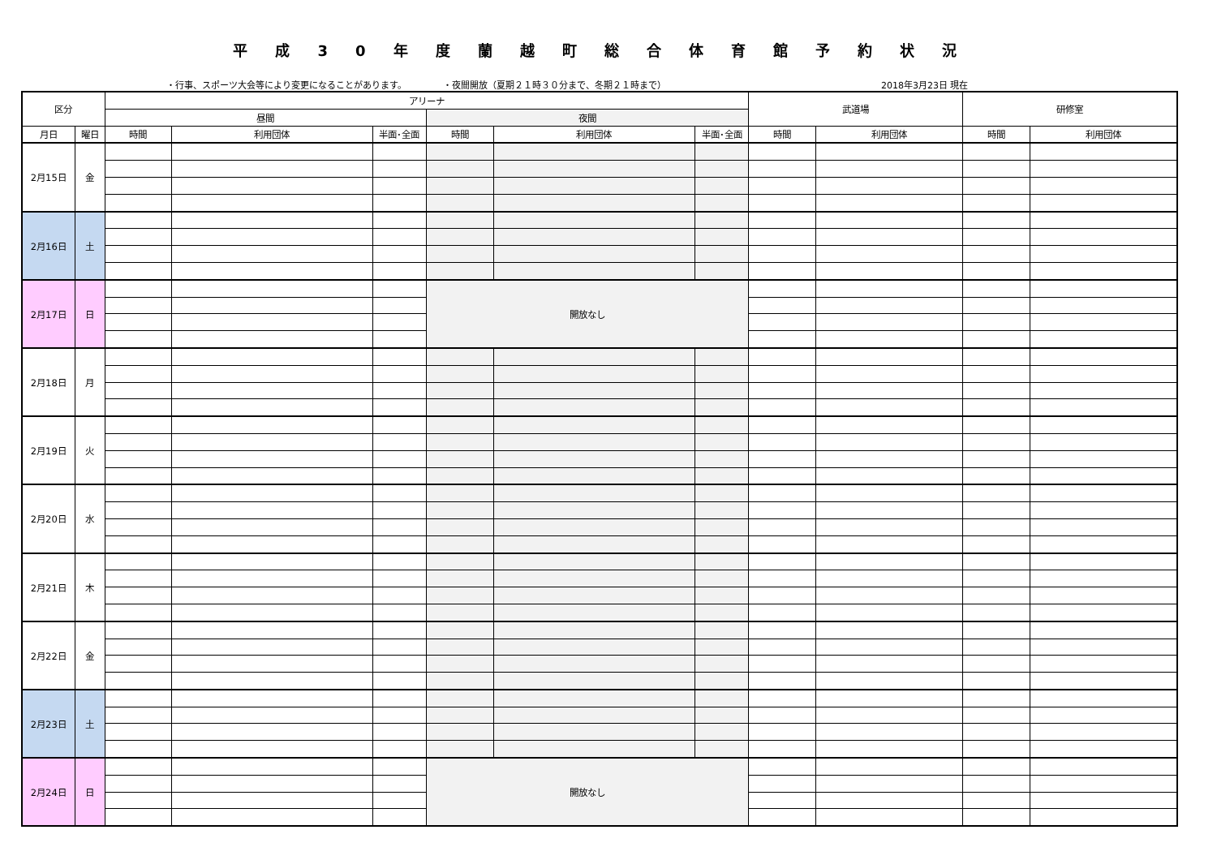平成30年度蘭越町総合体育館予約状況
・行事、スポーツ大会等により変更になることがあります。 ・夜間開放（夏期２１時３０分まで、冬期２１時まで） 2018年3月23日 現在
| 区分 | | アリーナ | | | | | | 武道場 | | 研修室 | |
| --- | --- | --- | --- | --- | --- | --- | --- | --- | --- | --- | --- |
| | | 昼間 | | | 夜間 | | | | | | |
| 月日 | 曜日 | 時間 | 利用団体 | 半面･全面 | 時間 | 利用団体 | 半面･全面 | 時間 | 利用団体 | 時間 | 利用団体 |
| 2月15日 | 金 | | | | | | | | | | |
| 2月16日 | 土 | | | | | | | | | | |
| 2月17日 | 日 | | | | 開放なし | | | | | | |
| 2月18日 | 月 | | | | | | | | | | |
| 2月19日 | 火 | | | | | | | | | | |
| 2月20日 | 水 | | | | | | | | | | |
| 2月21日 | 木 | | | | | | | | | | |
| 2月22日 | 金 | | | | | | | | | | |
| 2月23日 | 土 | | | | | | | | | | |
| 2月24日 | 日 | | | | 開放なし | | | | | | |